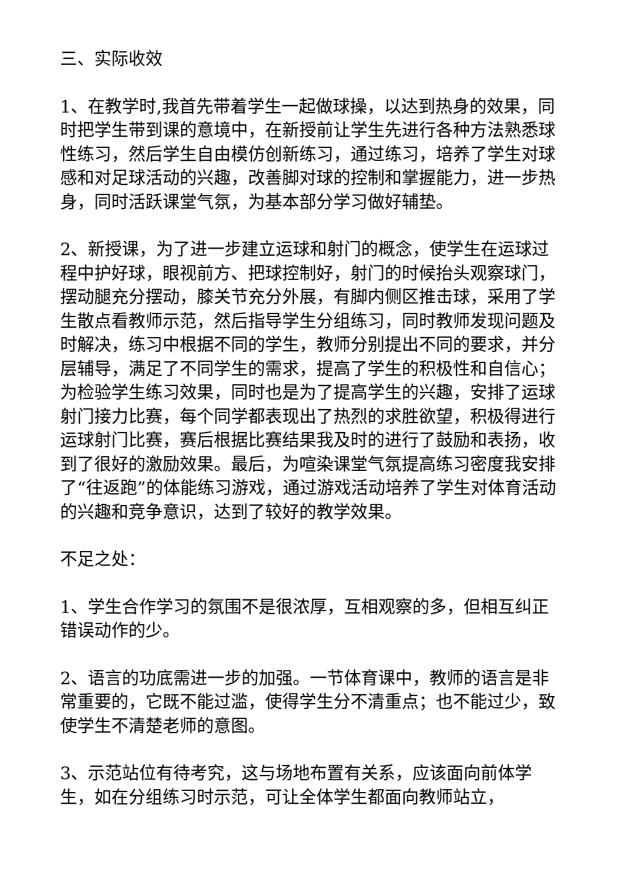三、实际收效
1、在教学时,我首先带着学生一起做球操，以达到热身的效果，同时把学生带到课的意境中，在新授前让学生先进行各种方法熟悉球性练习，然后学生自由模仿创新练习，通过练习，培养了学生对球感和对足球活动的兴趣，改善脚对球的控制和掌握能力，进一步热身，同时活跃课堂气氛，为基本部分学习做好辅垫。
2、新授课，为了进一步建立运球和射门的概念，使学生在运球过程中护好球，眼视前方、把球控制好，射门的时候抬头观察球门，摆动腿充分摆动，膝关节充分外展，有脚内侧区推击球，采用了学生散点看教师示范，然后指导学生分组练习，同时教师发现问题及时解决，练习中根据不同的学生，教师分别提出不同的要求，并分层辅导，满足了不同学生的需求，提高了学生的积极性和自信心；为检验学生练习效果，同时也是为了提高学生的兴趣，安排了运球射门接力比赛，每个同学都表现出了热烈的求胜欲望，积极得进行运球射门比赛，赛后根据比赛结果我及时的进行了鼓励和表扬，收到了很好的激励效果。最后，为喧染课堂气氛提高练习密度我安排了“往返跑”的体能练习游戏，通过游戏活动培养了学生对体育活动的兴趣和竞争意识，达到了较好的教学效果。
不足之处：
1、学生合作学习的氛围不是很浓厚，互相观察的多，但相互纠正错误动作的少。
2、语言的功底需进一步的加强。一节体育课中，教师的语言是非常重要的，它既不能过滥，使得学生分不清重点；也不能过少，致使学生不清楚老师的意图。
3、示范站位有待考究，这与场地布置有关系，应该面向前体学生，如在分组练习时示范，可让全体学生都面向教师站立，